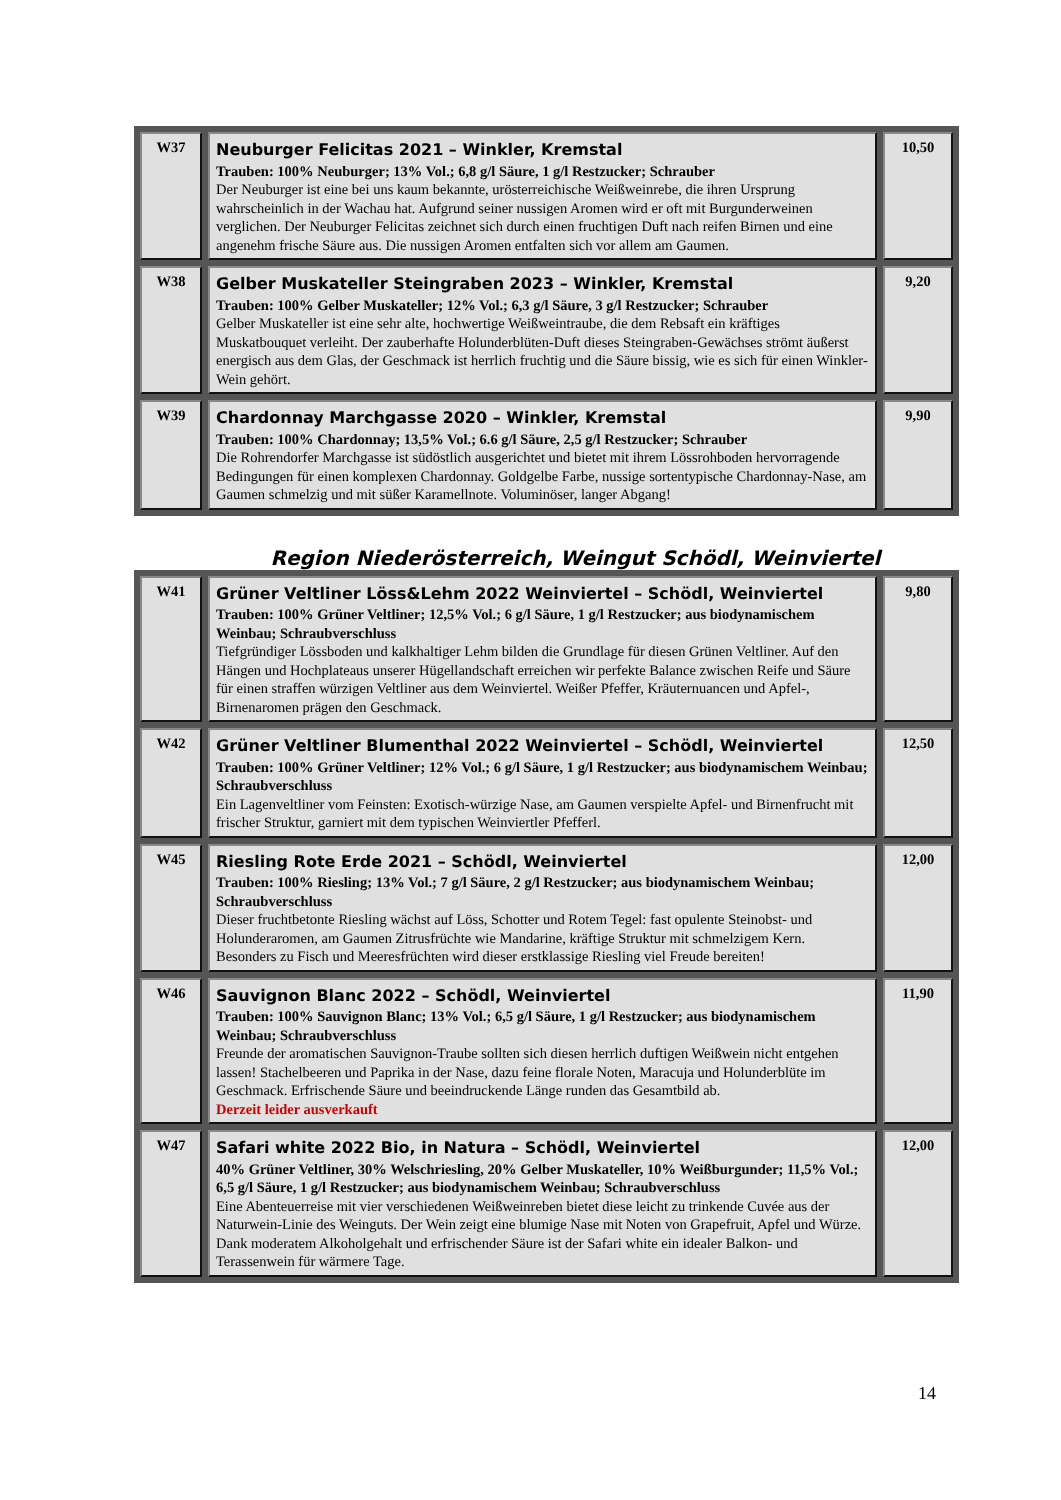| W37 | Neuburger Felicitas 2021 – Winkler, Kremstal Trauben: 100% Neuburger; 13% Vol.; 6,8 g/l Säure, 1 g/l Restzucker; Schrauber Der Neuburger ist eine bei uns kaum bekannte, urösterreichische Weißweinrebe, die ihren Ursprung wahrscheinlich in der Wachau hat. Aufgrund seiner nussigen Aromen wird er oft mit Burgunderweinen verglichen. Der Neuburger Felicitas zeichnet sich durch einen fruchtigen Duft nach reifen Birnen und eine angenehm frische Säure aus. Die nussigen Aromen entfalten sich vor allem am Gaumen. | 10,50 |
| W38 | Gelber Muskateller Steingraben 2023 – Winkler, Kremstal Trauben: 100% Gelber Muskateller; 12% Vol.; 6,3 g/l Säure, 3 g/l Restzucker; Schrauber Gelber Muskateller ist eine sehr alte, hochwertige Weißweintraube, die dem Rebsaft ein kräftiges Muskatbouquet verleiht. Der zauberhafte Holunderblüten-Duft dieses Steingraben-Gewächses strömt äußerst energisch aus dem Glas, der Geschmack ist herrlich fruchtig und die Säure bissig, wie es sich für einen Winkler-Wein gehört. | 9,20 |
| W39 | Chardonnay Marchgasse 2020 – Winkler, Kremstal Trauben: 100% Chardonnay; 13,5% Vol.; 6.6 g/l Säure, 2,5 g/l Restzucker; Schrauber Die Rohrendorfer Marchgasse ist südöstlich ausgerichtet und bietet mit ihrem Lössrohboden hervorragende Bedingungen für einen komplexen Chardonnay. Goldgelbe Farbe, nussige sortentypische Chardonnay-Nase, am Gaumen schmelzig und mit süßer Karamellnote. Voluminöser, langer Abgang! | 9,90 |
Region Niederösterreich, Weingut Schödl, Weinviertel
| W41 | Grüner Veltliner Löss&Lehm 2022 Weinviertel – Schödl, Weinviertel Trauben: 100% Grüner Veltliner; 12,5% Vol.; 6 g/l Säure, 1 g/l Restzucker; aus biodynamischem Weinbau; Schraubverschluss Tiefgründiger Lössboden und kalkhaltiger Lehm bilden die Grundlage für diesen Grünen Veltliner. Auf den Hängen und Hochplateaus unserer Hügellandschaft erreichen wir perfekte Balance zwischen Reife und Säure für einen straffen würzigen Veltliner aus dem Weinviertel. Weißer Pfeffer, Kräuternuancen und Apfel-, Birnenaromen prägen den Geschmack. | 9,80 |
| W42 | Grüner Veltliner Blumenthal 2022 Weinviertel – Schödl, Weinviertel Trauben: 100% Grüner Veltliner; 12% Vol.; 6 g/l Säure, 1 g/l Restzucker; aus biodynamischem Weinbau; Schraubverschluss Ein Lagenveltliner vom Feinsten: Exotisch-würzige Nase, am Gaumen verspielte Apfel- und Birnenfrucht mit frischer Struktur, garniert mit dem typischen Weinviertler Pfefferl. | 12,50 |
| W45 | Riesling Rote Erde 2021 – Schödl, Weinviertel Trauben: 100% Riesling; 13% Vol.; 7 g/l Säure, 2 g/l Restzucker; aus biodynamischem Weinbau; Schraubverschluss Dieser fruchtbetonte Riesling wächst auf Löss, Schotter und Rotem Tegel: fast opulente Steinobst- und Holunderaromen, am Gaumen Zitrusfrüchte wie Mandarine, kräftige Struktur mit schmelzigem Kern. Besonders zu Fisch und Meeresfrüchten wird dieser erstklassige Riesling viel Freude bereiten! | 12,00 |
| W46 | Sauvignon Blanc 2022 – Schödl, Weinviertel Trauben: 100% Sauvignon Blanc; 13% Vol.; 6,5 g/l Säure, 1 g/l Restzucker; aus biodynamischem Weinbau; Schraubverschluss Freunde der aromatischen Sauvignon-Traube sollten sich diesen herrlich duftigen Weißwein nicht entgehen lassen! Stachelbeeren und Paprika in der Nase, dazu feine florale Noten, Maracuja und Holunderblüte im Geschmack. Erfrischende Säure und beeindruckende Länge runden das Gesamtbild ab. Derzeit leider ausverkauft | 11,90 |
| W47 | Safari white 2022 Bio, in Natura – Schödl, Weinviertel 40% Grüner Veltliner, 30% Welschriesling, 20% Gelber Muskateller, 10% Weißburgunder; 11,5% Vol.; 6,5 g/l Säure, 1 g/l Restzucker; aus biodynamischem Weinbau; Schraubverschluss Eine Abenteuerreise mit vier verschiedenen Weißweinreben bietet diese leicht zu trinkende Cuvée aus der Naturwein-Linie des Weinguts. Der Wein zeigt eine blumige Nase mit Noten von Grapefruit, Apfel und Würze. Dank moderatem Alkoholgehalt und erfrischender Säure ist der Safari white ein idealer Balkon- und Terassenwein für wärmere Tage. | 12,00 |
14